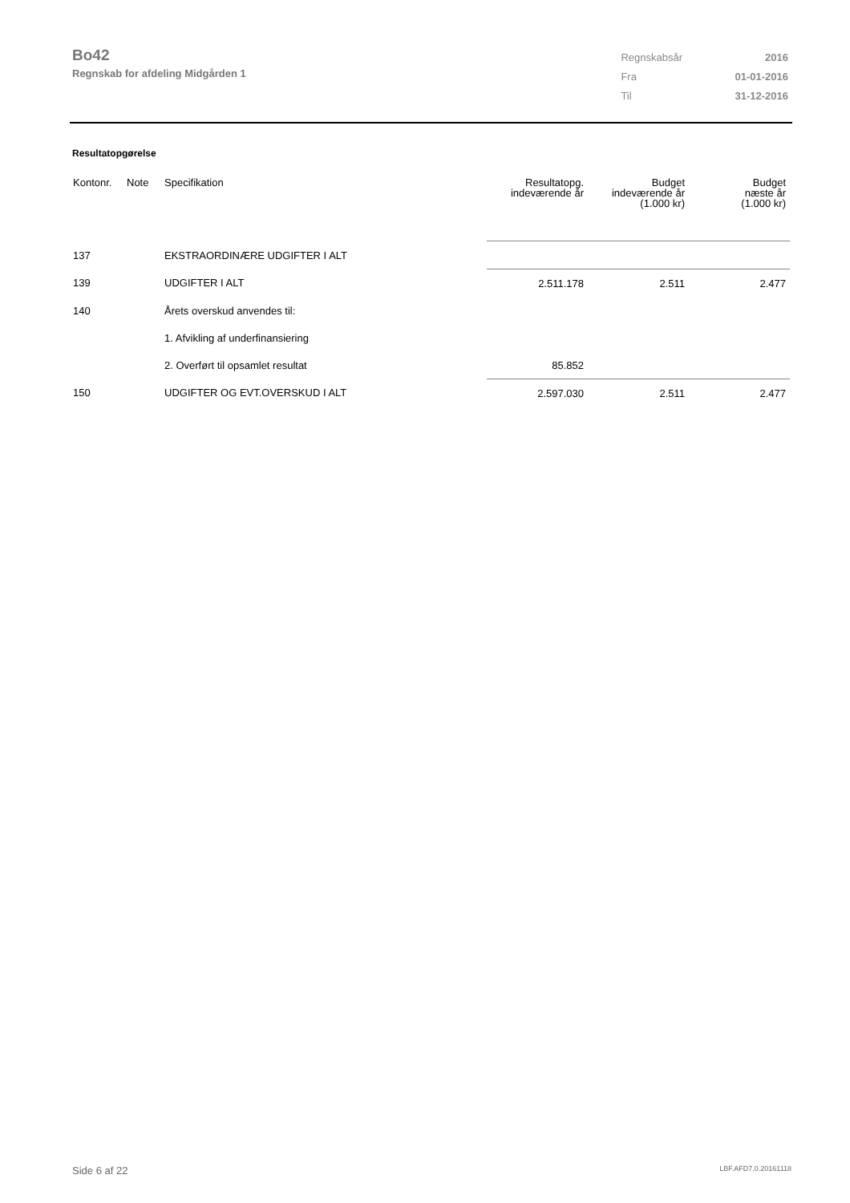Bo42
Regnskab for afdeling Midgården 1
| Regnskabsår | 2016 |
| Fra | 01-01-2016 |
| Til | 31-12-2016 |
Resultatopgørelse
| Kontonr. | Note | Specifikation | Resultatopg. indeværende år | Budget indeværende år (1.000 kr) | Budget næste år (1.000 kr) |
| --- | --- | --- | --- | --- | --- |
| 137 | | EKSTRAORDINÆRE UDGIFTER I ALT | | | |
| 139 | | UDGIFTER I ALT | 2.511.178 | 2.511 | 2.477 |
| 140 | | Årets overskud anvendes til: | | | |
| | | 1. Afvikling af underfinansiering | | | |
| | | 2. Overført til opsamlet resultat | 85.852 | | |
| 150 | | UDGIFTER OG EVT.OVERSKUD I ALT | 2.597.030 | 2.511 | 2.477 |
Side 6 af 22 LBF.AFD7.0.20161118